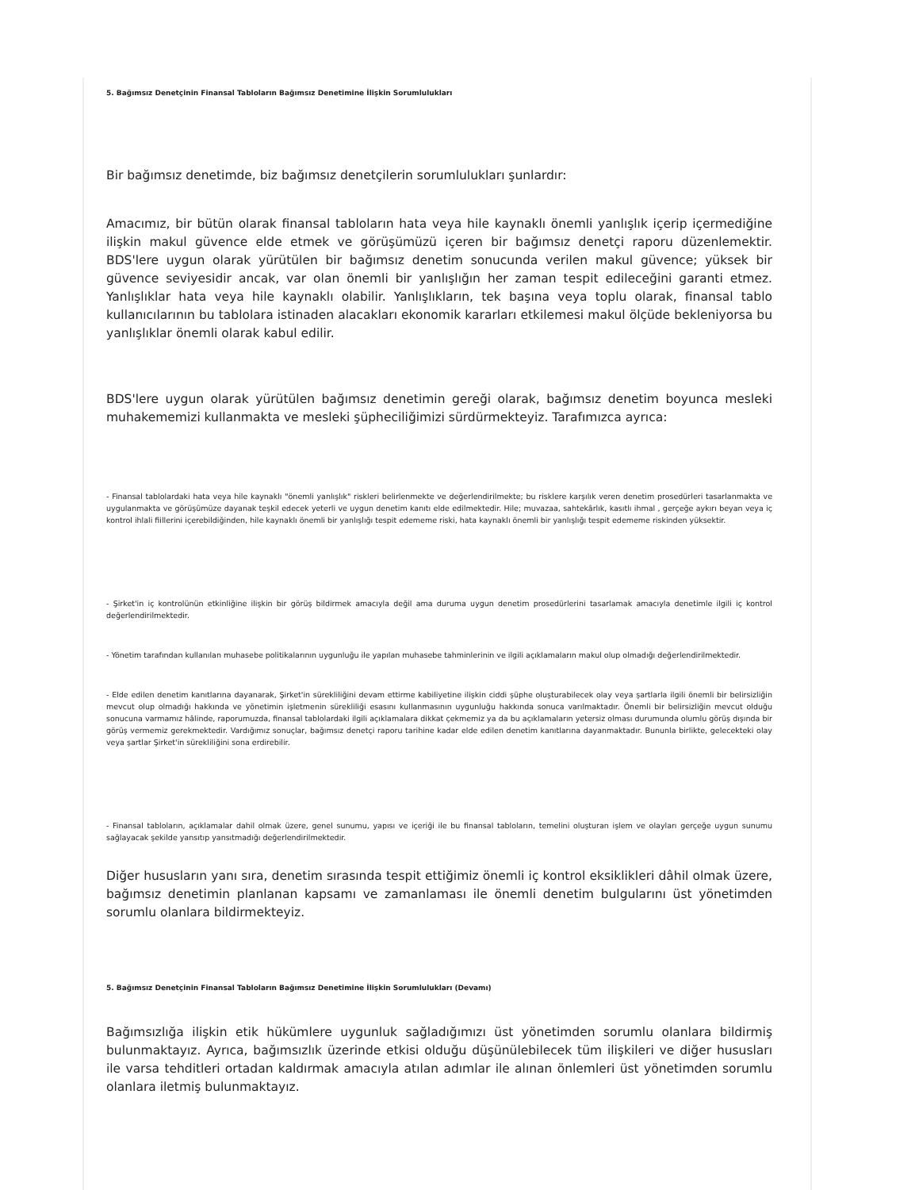5. Bağımsız Denetçinin Finansal Tabloların Bağımsız Denetimine İlişkin Sorumlulukları
Bir bağımsız denetimde, biz bağımsız denetçilerin sorumlulukları şunlardır:
Amacımız, bir bütün olarak finansal tabloların hata veya hile kaynaklı önemli yanlışlık içerip içermediğine ilişkin makul güvence elde etmek ve görüşümüzü içeren bir bağımsız denetçi raporu düzenlemektir. BDS'lere uygun olarak yürütülen bir bağımsız denetim sonucunda verilen makul güvence; yüksek bir güvence seviyesidir ancak, var olan önemli bir yanlışlığın her zaman tespit edileceğini garanti etmez. Yanlışlıklar hata veya hile kaynaklı olabilir. Yanlışlıkların, tek başına veya toplu olarak, finansal tablo kullanıcılarının bu tablolara istinaden alacakları ekonomik kararları etkilemesi makul ölçüde bekleniyorsa bu yanlışlıklar önemli olarak kabul edilir.
BDS'lere uygun olarak yürütülen bağımsız denetimin gereği olarak, bağımsız denetim boyunca mesleki muhakememizi kullanmakta ve mesleki şüpheciliğimizi sürdürmekteyiz. Tarafımızca ayrıca:
- Finansal tablolardaki hata veya hile kaynaklı "önemli yanlışlık" riskleri belirlenmekte ve değerlendirilmekte; bu risklere karşılık veren denetim prosedürleri tasarlanmakta ve uygulanmakta ve görüşümüze dayanak teşkil edecek yeterli ve uygun denetim kanıtı elde edilmektedir. Hile; muvazaa, sahtekârlık, kasıtlı ihmal , gerçeğe aykırı beyan veya iç kontrol ihlali fiillerini içerebildiğinden, hile kaynaklı önemli bir yanlışlığı tespit edememe riski, hata kaynaklı önemli bir yanlışlığı tespit edememe riskinden yüksektir.
- Şirket'in iç kontrolünün etkinliğine ilişkin bir görüş bildirmek amacıyla değil ama duruma uygun denetim prosedürlerini tasarlamak amacıyla denetimle ilgili iç kontrol değerlendirilmektedir.
- Yönetim tarafından kullanılan muhasebe politikalarının uygunluğu ile yapılan muhasebe tahminlerinin ve ilgili açıklamaların makul olup olmadığı değerlendirilmektedir.
- Elde edilen denetim kanıtlarına dayanarak, Şirket'in sürekliliğini devam ettirme kabiliyetine ilişkin ciddi şüphe oluşturabilecek olay veya şartlarla ilgili önemli bir belirsizliğin mevcut olup olmadığı hakkında ve yönetimin işletmenin sürekliliği esasını kullanmasının uygunluğu hakkında sonuca varılmaktadır. Önemli bir belirsizliğin mevcut olduğu sonucuna varmamız hâlinde, raporumuzda, finansal tablolardaki ilgili açıklamalara dikkat çekmemiz ya da bu açıklamaların yetersiz olması durumunda olumlu görüş dışında bir görüş vermemiz gerekmektedir. Vardığımız sonuçlar, bağımsız denetçi raporu tarihine kadar elde edilen denetim kanıtlarına dayanmaktadır. Bununla birlikte, gelecekteki olay veya şartlar Şirket'in sürekliliğini sona erdirebilir.
- Finansal tabloların, açıklamalar dahil olmak üzere, genel sunumu, yapısı ve içeriği ile bu finansal tabloların, temelini oluşturan işlem ve olayları gerçeğe uygun sunumu sağlayacak şekilde yansıtıp yansıtmadığı değerlendirilmektedir.
Diğer hususların yanı sıra, denetim sırasında tespit ettiğimiz önemli iç kontrol eksiklikleri dâhil olmak üzere, bağımsız denetimin planlanan kapsamı ve zamanlaması ile önemli denetim bulgularını üst yönetimden sorumlu olanlara bildirmekteyiz.
5. Bağımsız Denetçinin Finansal Tabloların Bağımsız Denetimine İlişkin Sorumlulukları (Devamı)
Bağımsızlığa ilişkin etik hükümlere uygunluk sağladığımızı üst yönetimden sorumlu olanlara bildirmiş bulunmaktayız. Ayrıca, bağımsızlık üzerinde etkisi olduğu düşünülebilecek tüm ilişkileri ve diğer hususları ile varsa tehditleri ortadan kaldırmak amacıyla atılan adımlar ile alınan önlemleri üst yönetimden sorumlu olanlara iletmiş bulunmaktayız.